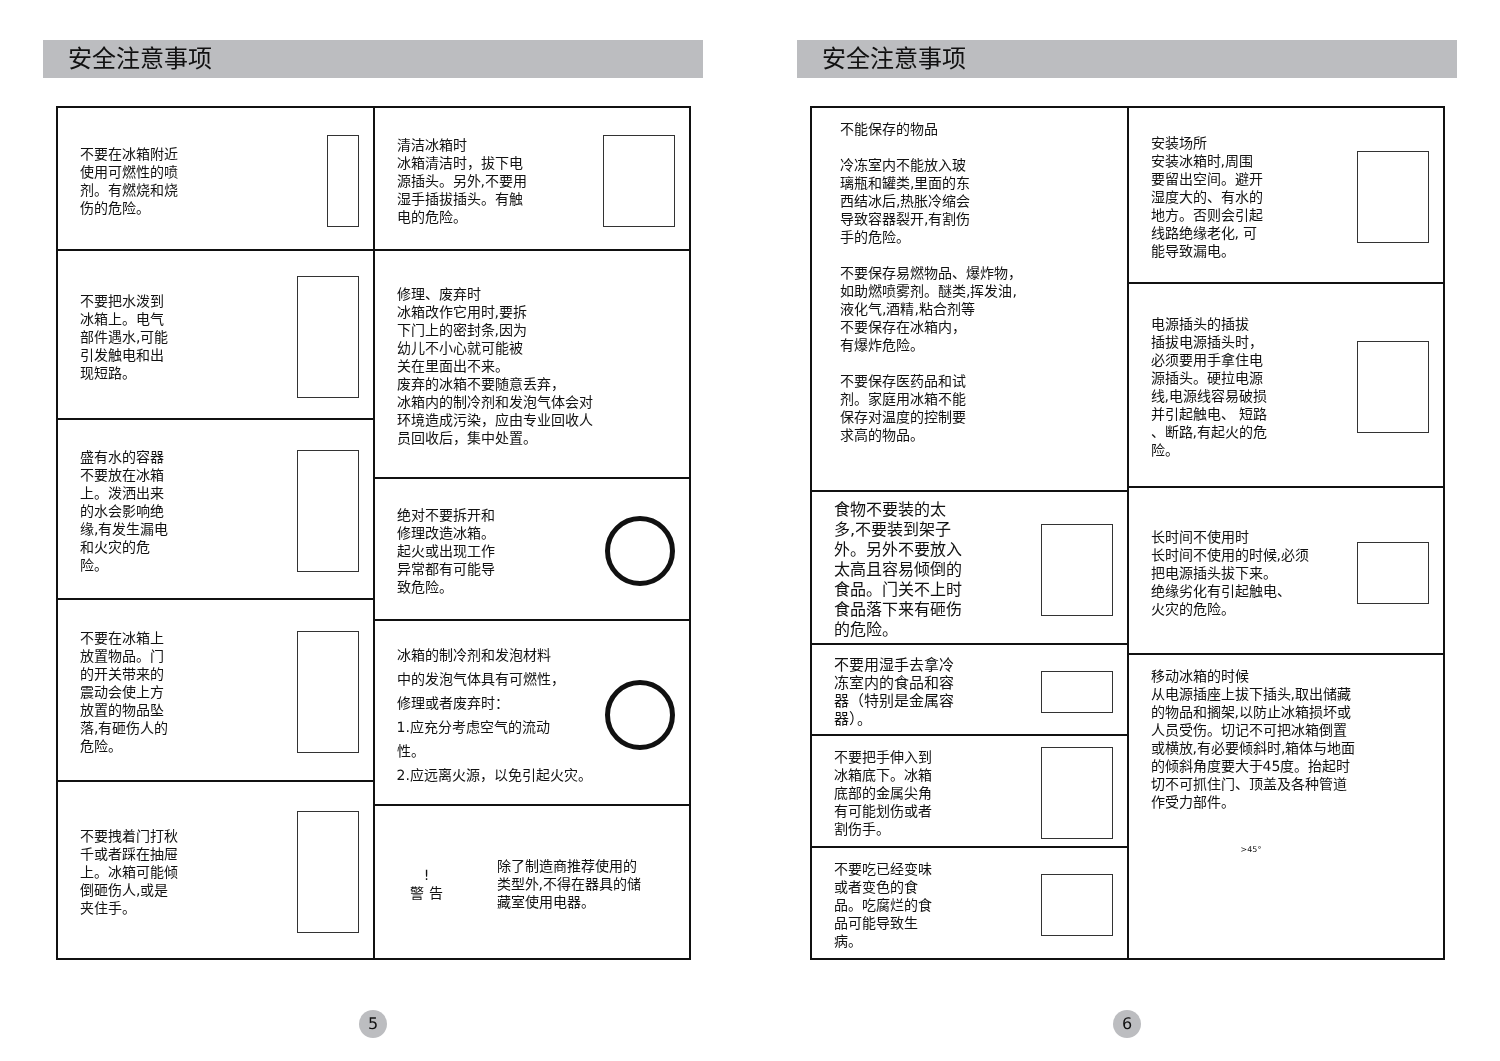安全注意事项
不要在冰箱附近
使用可燃性的喷
剂。有燃烧和烧
伤的危险。
不要把水泼到
冰箱上。电气
部件遇水,可能
引发触电和出
现短路。
盛有水的容器
不要放在冰箱
上。泼洒出来
的水会影响绝
缘,有发生漏电
和火灾的危
险。
不要在冰箱上
放置物品。门
的开关带来的
震动会使上方
放置的物品坠
落,有砸伤人的
危险。
不要拽着门打秋
千或者踩在抽屉
上。冰箱可能倾
倒砸伤人,或是
夹住手。
清洁冰箱时
冰箱清洁时，拔下电
源插头。另外,不要用
湿手插拔插头。有触
电的危险。
修理、废弃时
冰箱改作它用时,要拆
下门上的密封条,因为
幼儿不小心就可能被
关在里面出不来。
废弃的冰箱不要随意丢弃，
冰箱内的制冷剂和发泡气体会对
环境造成污染，应由专业回收人
员回收后，集中处置。
绝对不要拆开和
修理改造冰箱。
起火或出现工作
异常都有可能导
致危险。
冰箱的制冷剂和发泡材料
中的发泡气体具有可燃性，
修理或者废弃时：
1.应充分考虑空气的流动
性。
2.应远离火源，以免引起火灾。
!
警 告
除了制造商推荐使用的
类型外,不得在器具的储
藏室使用电器。
5
安全注意事项
不能保存的物品
冷冻室内不能放入玻
璃瓶和罐类,里面的东
西结冰后,热胀冷缩会
导致容器裂开,有割伤
手的危险。
不要保存易燃物品、爆炸物，
如助燃喷雾剂。醚类,挥发油,
液化气,酒精,粘合剂等
不要保存在冰箱内，
有爆炸危险。
不要保存医药品和试
剂。家庭用冰箱不能
保存对温度的控制要
求高的物品。
食物不要装的太
多,不要装到架子
外。另外不要放入
太高且容易倾倒的
食品。门关不上时
食品落下来有砸伤
的危险。
不要用湿手去拿冷
冻室内的食品和容
器（特别是金属容
器）。
不要把手伸入到
冰箱底下。冰箱
底部的金属尖角
有可能划伤或者
割伤手。
不要吃已经变味
或者变色的食
品。吃腐烂的食
品可能导致生
病。
安装场所
安装冰箱时,周围
要留出空间。避开
湿度大的、有水的
地方。否则会引起
线路绝缘老化, 可
能导致漏电。
电源插头的插拔
插拔电源插头时，
必须要用手拿住电
源插头。硬拉电源
线,电源线容易破损
并引起触电、 短路
、断路,有起火的危
险。
长时间不使用时
长时间不使用的时候,必须
把电源插头拔下来。
绝缘劣化有引起触电、
火灾的危险。
移动冰箱的时候
从电源插座上拔下插头,取出储藏
的物品和搁架,以防止冰箱损坏或
人员受伤。切记不可把冰箱倒置
或横放,有必要倾斜时,箱体与地面
的倾斜角度要大于45度。抬起时
切不可抓住门、顶盖及各种管道
作受力部件。
>45°
6